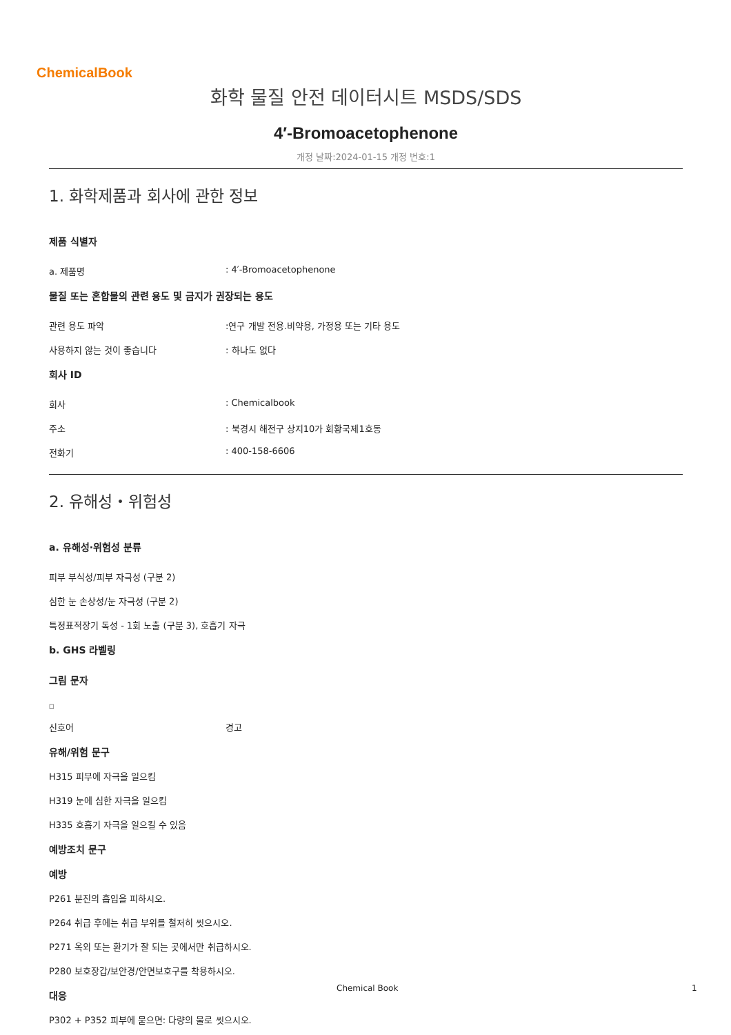ChemicalBook
화학 물질 안전 데이터시트 MSDS/SDS
4′-Bromoacetophenone
개정 날짜:2024-01-15 개정 번호:1
1. 화학제품과 회사에 관한 정보
제품 식별자
a. 제품명: 4′-Bromoacetophenone
물질 또는 혼합물의 관련 용도 및 금지가 권장되는 용도
관련 용도 파악:연구 개발 전용.비약용, 가정용 또는 기타 용도
사용하지 않는 것이 좋습니다: 하나도 없다
회사 ID
회사: Chemicalbook
주소: 북경시 해전구 상지10가 회황국제1호동
전화기: 400-158-6606
2. 유해성・위험성
a. 유해성·위험성 분류
피부 부식성/피부 자극성 (구분 2)
심한 눈 손상성/눈 자극성 (구분 2)
특정표적장기 독성 - 1회 노출 (구분 3), 호흡기 자극
b. GHS 라벨링
그림 문자
□
신호어 경고
유해/위험 문구
H315 피부에 자극을 일으킴
H319 눈에 심한 자극을 일으킴
H335 호흡기 자극을 일으킬 수 있음
예방조치 문구
예방
P261 분진의 흡입을 피하시오.
P264 취급 후에는 취급 부위를 철저히 씻으시오.
P271 옥외 또는 환기가 잘 되는 곳에서만 취급하시오.
P280 보호장갑/보안경/안면보호구를 착용하시오.
대응
P302 + P352 피부에 묻으면: 다량의 물로 씻으시오.
Chemical Book 1